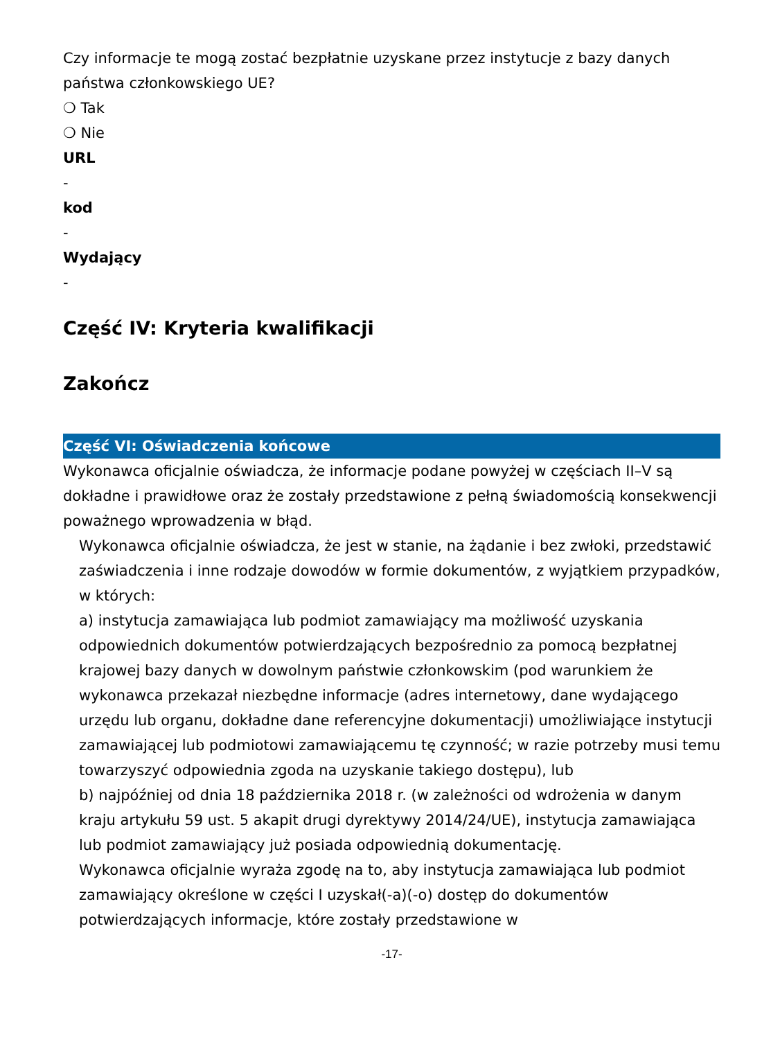Czy informacje te mogą zostać bezpłatnie uzyskane przez instytucje z bazy danych państwa członkowskiego UE?
❍ Tak
❍ Nie
URL
-
kod
-
Wydający
-
Część IV: Kryteria kwalifikacji
Zakończ
Część VI: Oświadczenia końcowe
Wykonawca oficjalnie oświadcza, że informacje podane powyżej w częściach II–V są dokładne i prawidłowe oraz że zostały przedstawione z pełną świadomością konsekwencji poważnego wprowadzenia w błąd.
Wykonawca oficjalnie oświadcza, że jest w stanie, na żądanie i bez zwłoki, przedstawić zaświadczenia i inne rodzaje dowodów w formie dokumentów, z wyjątkiem przypadków, w których:
a) instytucja zamawiająca lub podmiot zamawiający ma możliwość uzyskania odpowiednich dokumentów potwierdzających bezpośrednio za pomocą bezpłatnej krajowej bazy danych w dowolnym państwie członkowskim (pod warunkiem że wykonawca przekazał niezbędne informacje (adres internetowy, dane wydającego urzędu lub organu, dokładne dane referencyjne dokumentacji) umożliwiające instytucji zamawiającej lub podmiotowi zamawiającemu tę czynność; w razie potrzeby musi temu towarzyszyć odpowiednia zgoda na uzyskanie takiego dostępu), lub
b) najpóźniej od dnia 18 października 2018 r. (w zależności od wdrożenia w danym kraju artykułu 59 ust. 5 akapit drugi dyrektywy 2014/24/UE), instytucja zamawiająca lub podmiot zamawiający już posiada odpowiednią dokumentację.
Wykonawca oficjalnie wyraża zgodę na to, aby instytucja zamawiająca lub podmiot zamawiający określone w części I uzyskał(-a)(-o) dostęp do dokumentów potwierdzających informacje, które zostały przedstawione w
-17-